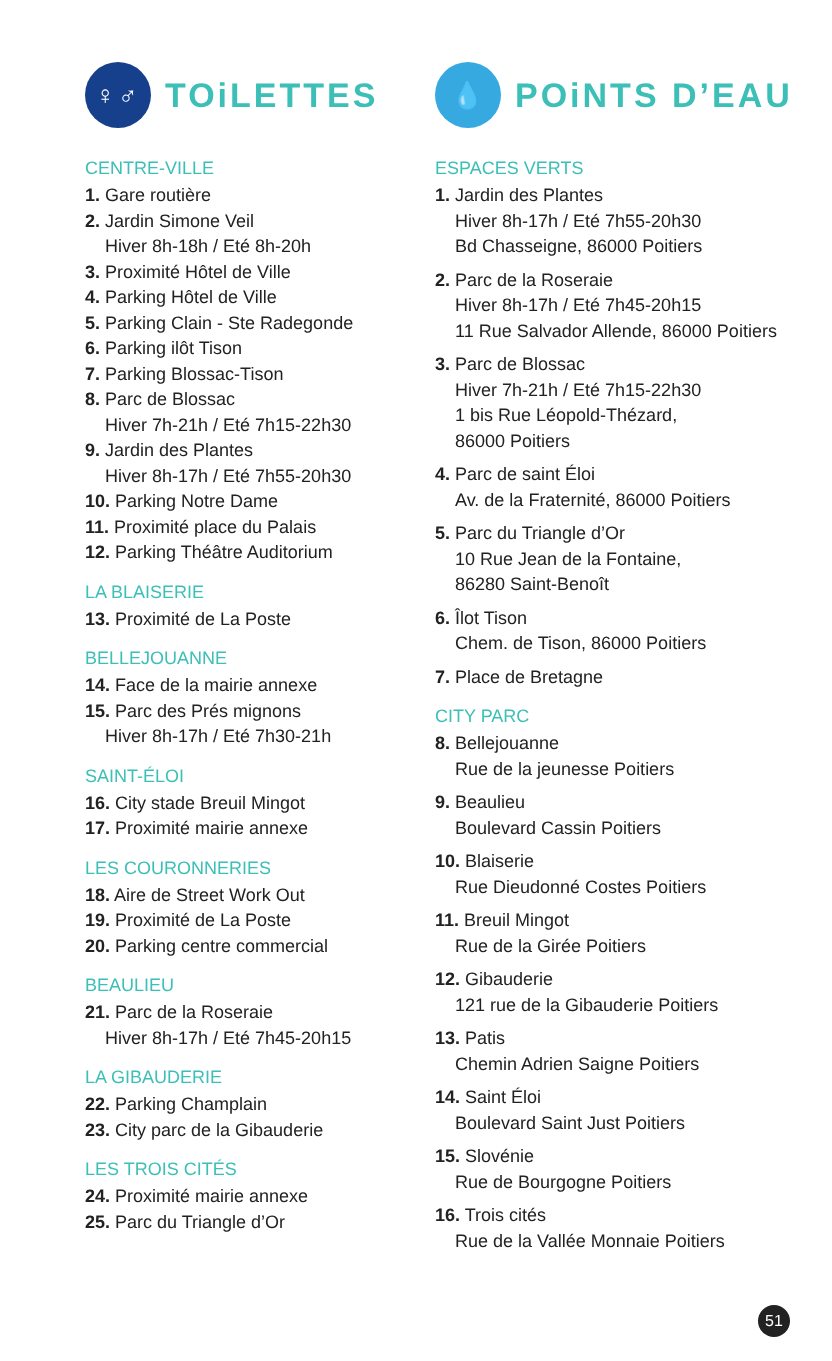♀♂ TOiLETTES
CENTRE-VILLE
1. Gare routière
2. Jardin Simone Veil
Hiver 8h-18h / Eté 8h-20h
3. Proximité Hôtel de Ville
4. Parking Hôtel de Ville
5. Parking Clain - Ste Radegonde
6. Parking ilôt Tison
7. Parking Blossac-Tison
8. Parc de Blossac
Hiver 7h-21h / Eté 7h15-22h30
9. Jardin des Plantes
Hiver 8h-17h / Eté 7h55-20h30
10. Parking Notre Dame
11. Proximité place du Palais
12. Parking Théâtre Auditorium
LA BLAISERIE
13. Proximité de La Poste
BELLEJOUANNE
14. Face de la mairie annexe
15. Parc des Prés mignons
Hiver 8h-17h / Eté 7h30-21h
SAINT-ÉLOI
16. City stade Breuil Mingot
17. Proximité mairie annexe
LES COURONNERIES
18. Aire de Street Work Out
19. Proximité de La Poste
20. Parking centre commercial
BEAULIEU
21. Parc de la Roseraie
Hiver 8h-17h / Eté 7h45-20h15
LA GIBAUDERIE
22. Parking Champlain
23. City parc de la Gibauderie
LES TROIS CITÉS
24. Proximité mairie annexe
25. Parc du Triangle d’Or
💧 POiNTS D’EAU
ESPACES VERTS
1. Jardin des Plantes
Hiver 8h-17h / Eté 7h55-20h30
Bd Chasseigne, 86000 Poitiers
2. Parc de la Roseraie
Hiver 8h-17h / Eté 7h45-20h15
11 Rue Salvador Allende, 86000 Poitiers
3. Parc de Blossac
Hiver 7h-21h / Eté 7h15-22h30
1 bis Rue Léopold-Thézard,
86000 Poitiers
4. Parc de saint Éloi
Av. de la Fraternité, 86000 Poitiers
5. Parc du Triangle d’Or
10 Rue Jean de la Fontaine,
86280 Saint-Benoît
6. Îlot Tison
Chem. de Tison, 86000 Poitiers
7. Place de Bretagne
CITY PARC
8. Bellejouanne
Rue de la jeunesse Poitiers
9. Beaulieu
Boulevard Cassin Poitiers
10. Blaiserie
Rue Dieudonné Costes Poitiers
11. Breuil Mingot
Rue de la Girée Poitiers
12. Gibauderie
121 rue de la Gibauderie Poitiers
13. Patis
Chemin Adrien Saigne Poitiers
14. Saint Éloi
Boulevard Saint Just Poitiers
15. Slovénie
Rue de Bourgogne Poitiers
16. Trois cités
Rue de la Vallée Monnaie Poitiers
51